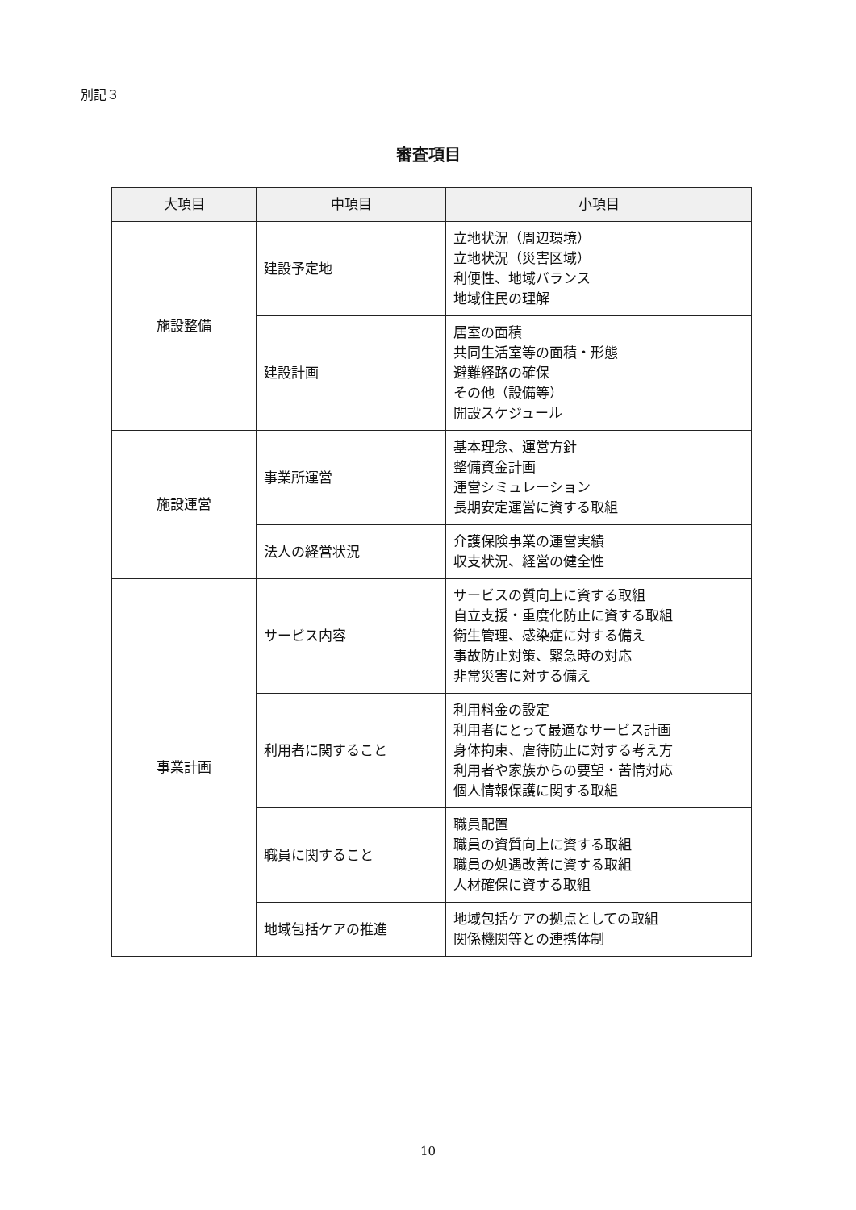別記３
審査項目
| 大項目 | 中項目 | 小項目 |
| --- | --- | --- |
| 施設整備 | 建設予定地 | 立地状況（周辺環境） 立地状況（災害区域） 利便性、地域バランス 地域住民の理解 |
| | 建設計画 | 居室の面積 共同生活室等の面積・形態 避難経路の確保 その他（設備等） 開設スケジュール |
| 施設運営 | 事業所運営 | 基本理念、運営方針 整備資金計画 運営シミュレーション 長期安定運営に資する取組 |
| | 法人の経営状況 | 介護保険事業の運営実績 収支状況、経営の健全性 |
| 事業計画 | サービス内容 | サービスの質向上に資する取組 自立支援・重度化防止に資する取組 衛生管理、感染症に対する備え 事故防止対策、緊急時の対応 非常災害に対する備え |
| | 利用者に関すること | 利用料金の設定 利用者にとって最適なサービス計画 身体拘束、虐待防止に対する考え方 利用者や家族からの要望・苦情対応 個人情報保護に関する取組 |
| | 職員に関すること | 職員配置 職員の資質向上に資する取組 職員の処遇改善に資する取組 人材確保に資する取組 |
| | 地域包括ケアの推進 | 地域包括ケアの拠点としての取組 関係機関等との連携体制 |
10